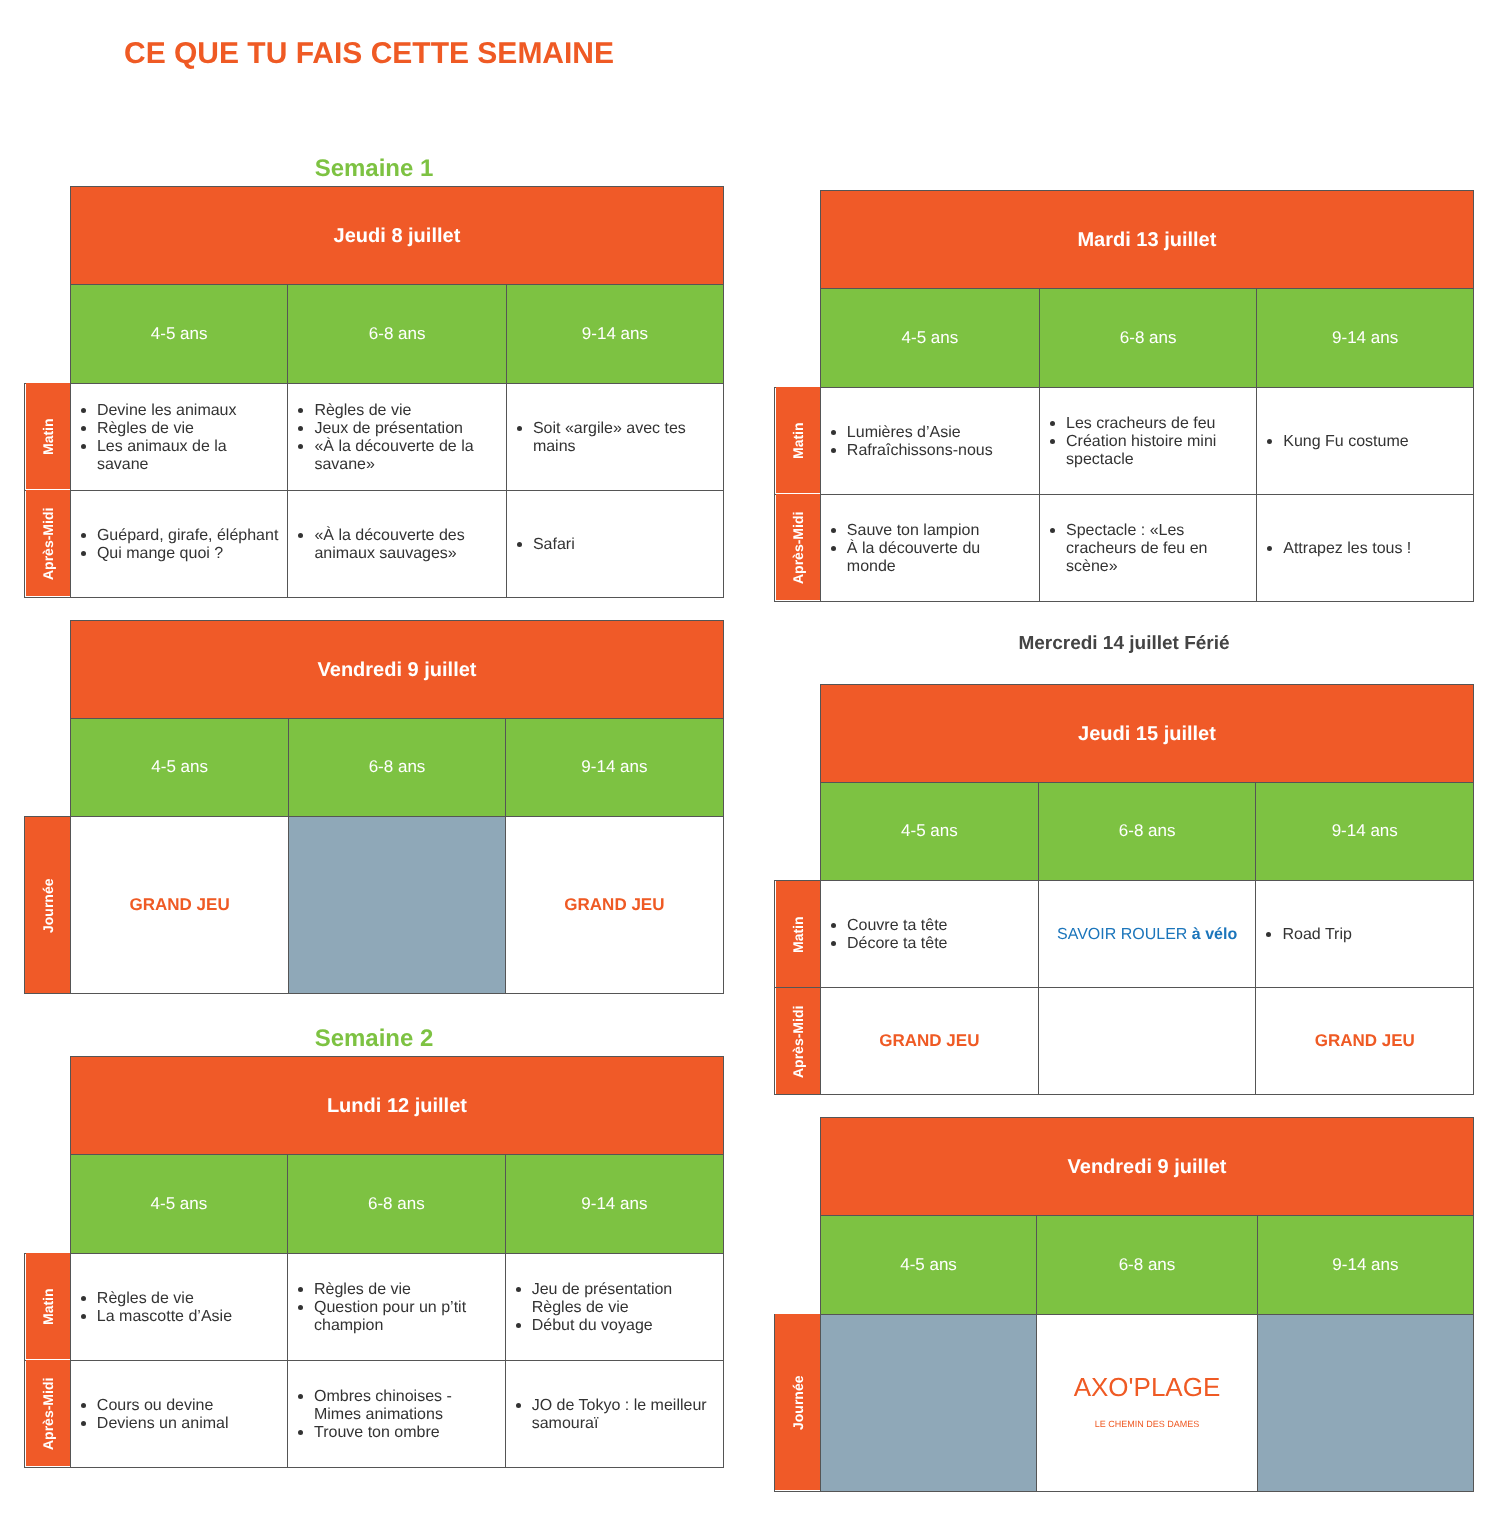CE QUE TU FAIS CETTE SEMAINE
Semaine 1
| | Jeudi 8 juillet | | |
| | 4-5 ans | 6-8 ans | 9-14 ans |
| Matin | Devine les animaux Règles de vie Les animaux de la savane | Règles de vie Jeux de présentation «À la découverte de la savane» | Soit «argile» avec tes mains |
| Après-Midi | Guépard, girafe, éléphant Qui mange quoi ? | «À la découverte des animaux sauvages» | Safari |
| | Vendredi 9 juillet | | |
| | 4-5 ans | 6-8 ans | 9-14 ans |
| Journée | GRAND JEU | | GRAND JEU |
Semaine 2
| | Lundi 12 juillet | | |
| | 4-5 ans | 6-8 ans | 9-14 ans |
| Matin | Règles de vie La mascotte d’Asie | Règles de vie Question pour un p’tit champion | Jeu de présentation Règles de vie Début du voyage |
| Après-Midi | Cours ou devine Deviens un animal | Ombres chinoises - Mimes animations Trouve ton ombre | JO de Tokyo : le meilleur samouraï |
| | Mardi 13 juillet | | |
| | 4-5 ans | 6-8 ans | 9-14 ans |
| Matin | Lumières d’Asie Rafraîchissons-nous | Les cracheurs de feu Création histoire mini spectacle | Kung Fu costume |
| Après-Midi | Sauve ton lampion À la découverte du monde | Spectacle : «Les cracheurs de feu en scène» | Attrapez les tous ! |
Mercredi 14 juillet Férié
| | Jeudi 15 juillet | | |
| | 4-5 ans | 6-8 ans | 9-14 ans |
| Matin | Couvre ta tête Décore ta tête | SAVOIR ROULER à vélo | Road Trip |
| Après-Midi | GRAND JEU | | GRAND JEU |
| | Vendredi 9 juillet | | |
| | 4-5 ans | 6-8 ans | 9-14 ans |
| Journée | | AXO'PLAGE LE CHEMIN DES DAMES | |